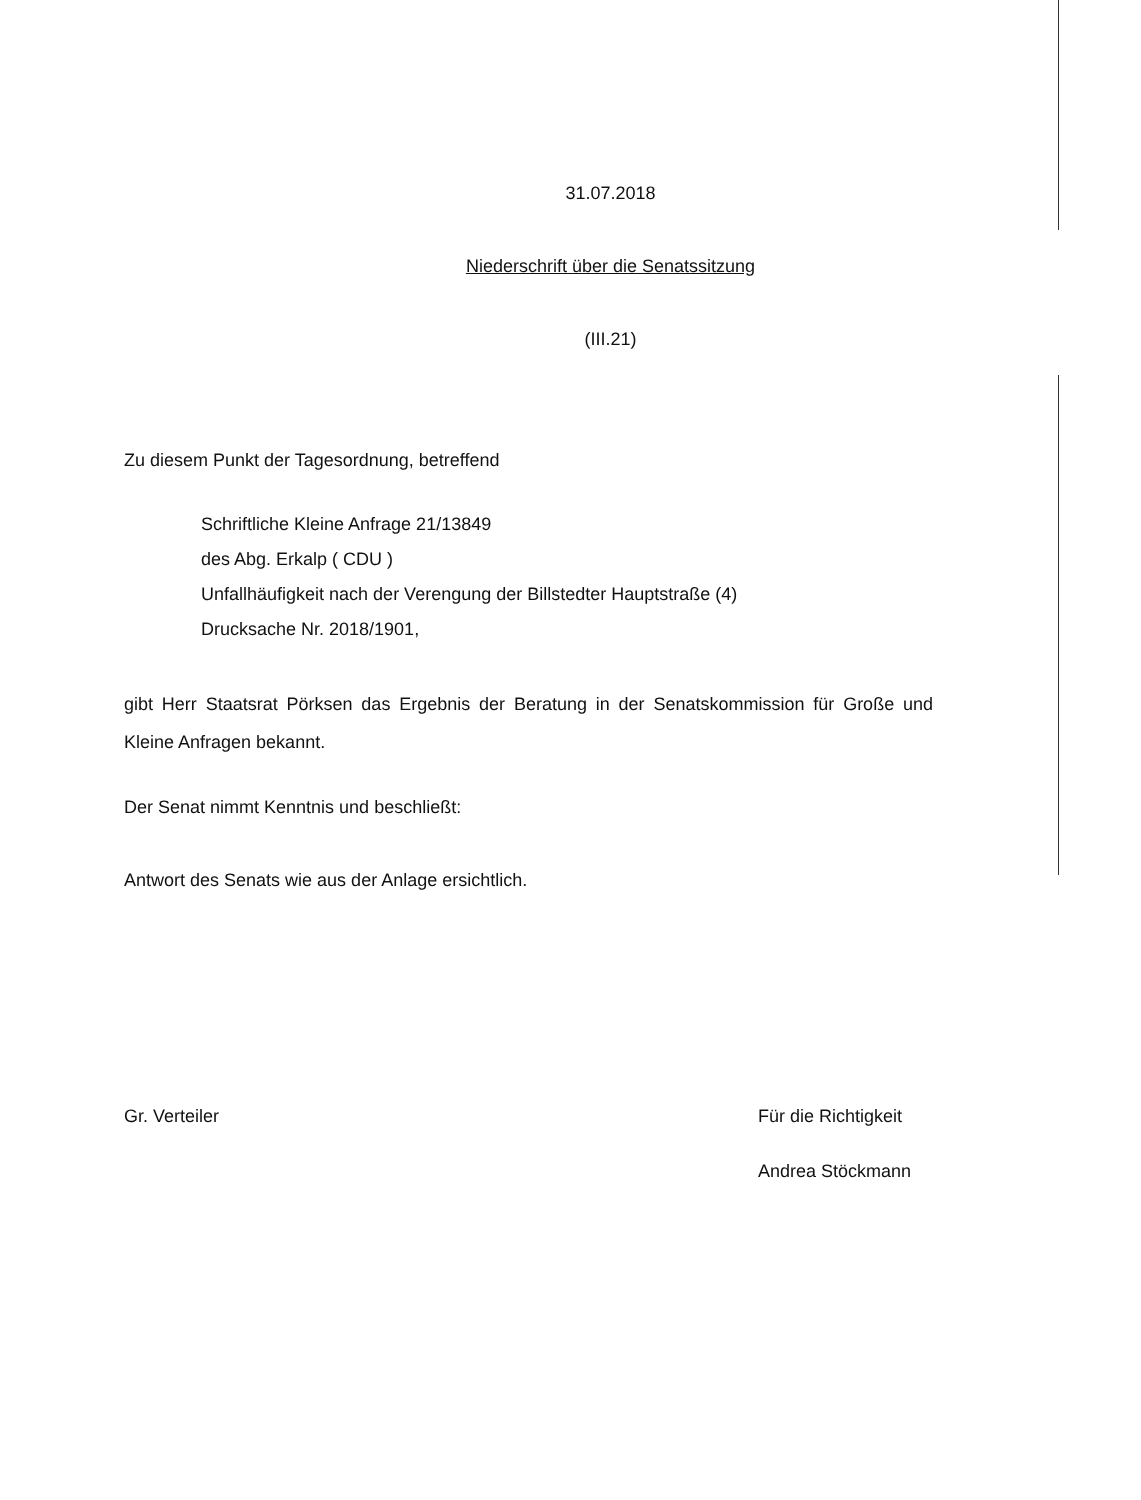31.07.2018
Niederschrift über die Senatssitzung
(III.21)
Zu diesem Punkt der Tagesordnung, betreffend
Schriftliche Kleine Anfrage 21/13849
des Abg. Erkalp ( CDU )
Unfallhäufigkeit nach der Verengung der Billstedter Hauptstraße (4)
Drucksache Nr. 2018/1901,
gibt Herr Staatsrat Pörksen das Ergebnis der Beratung in der Senatskommission für Große und Kleine Anfragen bekannt.
Der Senat nimmt Kenntnis und beschließt:
Antwort des Senats wie aus der Anlage ersichtlich.
Gr. Verteiler Für die Richtigkeit
Andrea Stöckmann